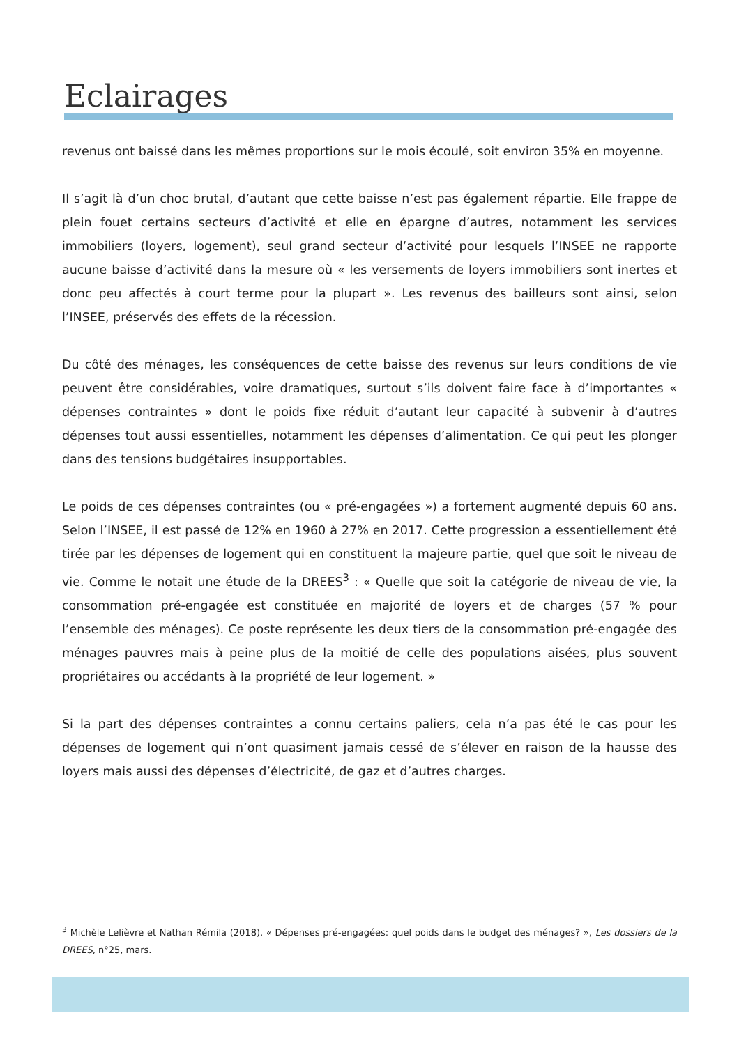Eclairages
revenus ont baissé dans les mêmes proportions sur le mois écoulé, soit environ 35% en moyenne.
Il s’agit là d’un choc brutal, d’autant que cette baisse n’est pas également répartie. Elle frappe de plein fouet certains secteurs d’activité et elle en épargne d’autres, notamment les services immobiliers (loyers, logement), seul grand secteur d’activité pour lesquels l’INSEE ne rapporte aucune baisse d’activité dans la mesure où « les versements de loyers immobiliers sont inertes et donc peu affectés à court terme pour la plupart ». Les revenus des bailleurs sont ainsi, selon l’INSEE, préservés des effets de la récession.
Du côté des ménages, les conséquences de cette baisse des revenus sur leurs conditions de vie peuvent être considérables, voire dramatiques, surtout s’ils doivent faire face à d’importantes « dépenses contraintes » dont le poids fixe réduit d’autant leur capacité à subvenir à d’autres dépenses tout aussi essentielles, notamment les dépenses d’alimentation. Ce qui peut les plonger dans des tensions budgétaires insupportables.
Le poids de ces dépenses contraintes (ou « pré-engagées ») a fortement augmenté depuis 60 ans. Selon l’INSEE, il est passé de 12% en 1960 à 27% en 2017. Cette progression a essentiellement été tirée par les dépenses de logement qui en constituent la majeure partie, quel que soit le niveau de vie. Comme le notait une étude de la DREES<sup>3</sup> : « Quelle que soit la catégorie de niveau de vie, la consommation pré-engagée est constituée en majorité de loyers et de charges (57 % pour l’ensemble des ménages). Ce poste représente les deux tiers de la consommation pré-engagée des ménages pauvres mais à peine plus de la moitié de celle des populations aisées, plus souvent propriétaires ou accédants à la propriété de leur logement. »
Si la part des dépenses contraintes a connu certains paliers, cela n’a pas été le cas pour les dépenses de logement qui n’ont quasiment jamais cessé de s’élever en raison de la hausse des loyers mais aussi des dépenses d’électricité, de gaz et d’autres charges.
<sup>3</sup> Michèle Lelièvre et Nathan Rémila (2018), « Dépenses pré-engagées: quel poids dans le budget des ménages? », Les dossiers de la DREES, n°25, mars.